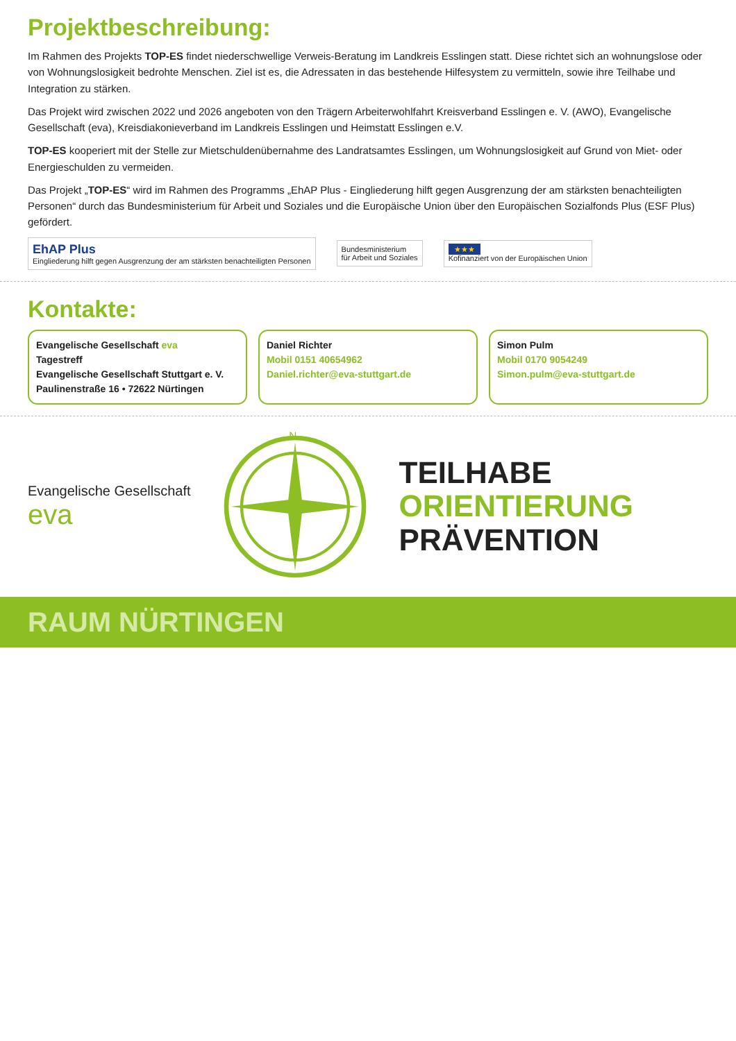Projektbeschreibung:
Im Rahmen des Projekts TOP-ES findet niederschwellige Verweis-Beratung im Landkreis Esslingen statt. Diese richtet sich an wohnungslose oder von Wohnungslosigkeit bedrohte Menschen. Ziel ist es, die Adressaten in das bestehende Hilfesystem zu vermitteln, sowie ihre Teilhabe und Integration zu stärken.
Das Projekt wird zwischen 2022 und 2026 angeboten von den Trägern Arbeiterwohlfahrt Kreisverband Esslingen e. V. (AWO), Evangelische Gesellschaft (eva), Kreisdiakonieverband im Landkreis Esslingen und Heimstatt Esslingen e.V.
TOP-ES kooperiert mit der Stelle zur Mietschuldenübernahme des Landratsamtes Esslingen, um Wohnungslosigkeit auf Grund von Miet- oder Energieschulden zu vermeiden.
Das Projekt „TOP-ES“ wird im Rahmen des Programms „EhAP Plus - Eingliederung hilft gegen Ausgrenzung der am stärksten benachteiligten Personen“ durch das Bundesministerium für Arbeit und Soziales und die Europäische Union über den Europäischen Sozialfonds Plus (ESF Plus) gefördert.
EhAP Plus
Eingliederung hilft gegen Ausgrenzung der am stärksten benachteiligten Personen
Bundesministerium
für Arbeit und Soziales
★★★
Kofinanziert von der Europäischen Union
Kontakte:
Evangelische Gesellschaft eva
Tagestreff
Evangelische Gesellschaft Stuttgart e. V.
Paulinenstraße 16 • 72622 Nürtingen
Daniel Richter
Mobil 0151 40654962
Daniel.richter@eva-stuttgart.de
Simon Pulm
Mobil 0170 9054249
Simon.pulm@eva-stuttgart.de
Evangelische Gesellschaft
eva
N
TEILHABE
ORIENTIERUNG
PRÄVENTION
RAUM NÜRTINGEN